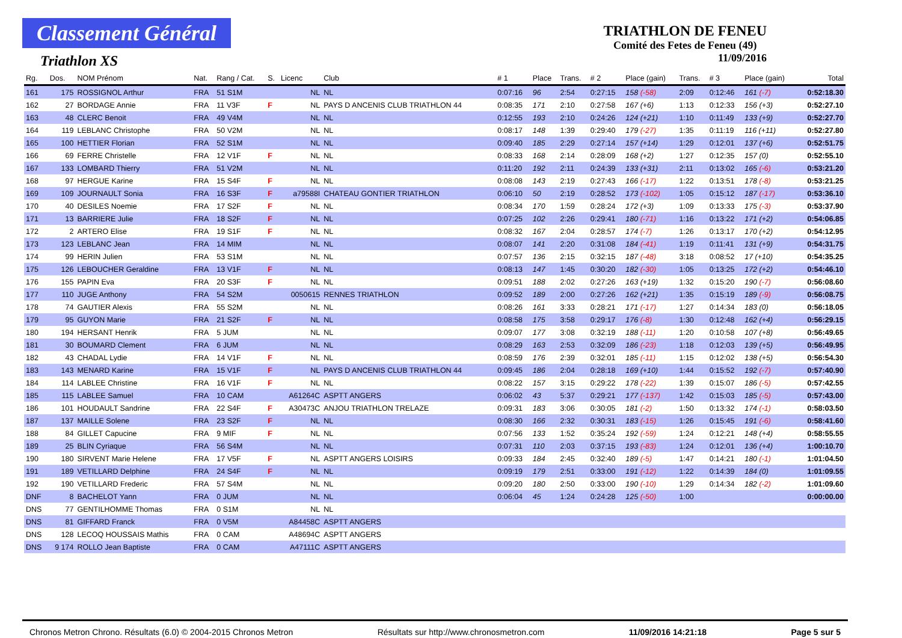Classement Général
Triathlon XS
TRIATHLON DE FENEU
Comité des Fetes de Feneu (49)
11/09/2016
| Rg. | Dos. | NOM Prénom | Nat. | Rang / Cat. | S. | Licenc | Club | # 1 | Place | Trans. | # 2 | Place (gain) | Trans. | # 3 | Place (gain) | Total |
| --- | --- | --- | --- | --- | --- | --- | --- | --- | --- | --- | --- | --- | --- | --- | --- | --- |
| 161 | 175 | ROSSIGNOL Arthur | FRA | 51 S1M | | NL | NL | 0:07:16 | 96 | 2:54 | 0:27:15 | 158 (-58) | 2:09 | 0:12:46 | 161 (-7) | 0:52:18.30 |
| 162 | 27 | BORDAGE Annie | FRA | 11 V3F | F | NL | PAYS D ANCENIS CLUB TRIATHLON 44 | 0:08:35 | 171 | 2:10 | 0:27:58 | 167 (+6) | 1:13 | 0:12:33 | 156 (+3) | 0:52:27.10 |
| 163 | 48 | CLERC Benoit | FRA | 49 V4M | | NL | NL | 0:12:55 | 193 | 2:10 | 0:24:26 | 124 (+21) | 1:10 | 0:11:49 | 133 (+9) | 0:52:27.70 |
| 164 | 119 | LEBLANC Christophe | FRA | 50 V2M | | NL | NL | 0:08:17 | 148 | 1:39 | 0:29:40 | 179 (-27) | 1:35 | 0:11:19 | 116 (+11) | 0:52:27.80 |
| 165 | 100 | HETTIER Florian | FRA | 52 S1M | | NL | NL | 0:09:40 | 185 | 2:29 | 0:27:14 | 157 (+14) | 1:29 | 0:12:01 | 137 (+6) | 0:52:51.75 |
| 166 | 69 | FERRE Christelle | FRA | 12 V1F | F | NL | NL | 0:08:33 | 168 | 2:14 | 0:28:09 | 168 (+2) | 1:27 | 0:12:35 | 157 (0) | 0:52:55.10 |
| 167 | 133 | LOMBARD Thierry | FRA | 51 V2M | | NL | NL | 0:11:20 | 192 | 2:11 | 0:24:39 | 133 (+31) | 2:11 | 0:13:02 | 165 (-6) | 0:53:21.20 |
| 168 | 97 | HERGUE Karine | FRA | 15 S4F | F | NL | NL | 0:08:08 | 143 | 2:19 | 0:27:43 | 166 (-17) | 1:22 | 0:13:51 | 178 (-8) | 0:53:21.25 |
| 169 | 109 | JOURNAULT Sonia | FRA | 16 S3F | F | a79588I | CHATEAU GONTIER TRIATHLON | 0:06:10 | 50 | 2:19 | 0:28:52 | 173 (-102) | 1:05 | 0:15:12 | 187 (-17) | 0:53:36.10 |
| 170 | 40 | DESILES Noemie | FRA | 17 S2F | F | NL | NL | 0:08:34 | 170 | 1:59 | 0:28:24 | 172 (+3) | 1:09 | 0:13:33 | 175 (-3) | 0:53:37.90 |
| 171 | 13 | BARRIERE Julie | FRA | 18 S2F | F | NL | NL | 0:07:25 | 102 | 2:26 | 0:29:41 | 180 (-71) | 1:16 | 0:13:22 | 171 (+2) | 0:54:06.85 |
| 172 | 2 | ARTERO Elise | FRA | 19 S1F | F | NL | NL | 0:08:32 | 167 | 2:04 | 0:28:57 | 174 (-7) | 1:26 | 0:13:17 | 170 (+2) | 0:54:12.95 |
| 173 | 123 | LEBLANC Jean | FRA | 14 MIM | | NL | NL | 0:08:07 | 141 | 2:20 | 0:31:08 | 184 (-41) | 1:19 | 0:11:41 | 131 (+9) | 0:54:31.75 |
| 174 | 99 | HERIN Julien | FRA | 53 S1M | | NL | NL | 0:07:57 | 136 | 2:15 | 0:32:15 | 187 (-48) | 3:18 | 0:08:52 | 17 (+10) | 0:54:35.25 |
| 175 | 126 | LEBOUCHER Geraldine | FRA | 13 V1F | F | NL | NL | 0:08:13 | 147 | 1:45 | 0:30:20 | 182 (-30) | 1:05 | 0:13:25 | 172 (+2) | 0:54:46.10 |
| 176 | 155 | PAPIN Eva | FRA | 20 S3F | F | NL | NL | 0:09:51 | 188 | 2:02 | 0:27:26 | 163 (+19) | 1:32 | 0:15:20 | 190 (-7) | 0:56:08.60 |
| 177 | 110 | JUGE Anthony | FRA | 54 S2M | | 0050615 | RENNES TRIATHLON | 0:09:52 | 189 | 2:00 | 0:27:26 | 162 (+21) | 1:35 | 0:15:19 | 189 (-9) | 0:56:08.75 |
| 178 | 74 | GAUTIER Alexis | FRA | 55 S2M | | NL | NL | 0:08:26 | 161 | 3:33 | 0:28:21 | 171 (-17) | 1:27 | 0:14:34 | 183 (0) | 0:56:18.05 |
| 179 | 95 | GUYON Marie | FRA | 21 S2F | F | NL | NL | 0:08:58 | 175 | 3:58 | 0:29:17 | 176 (-8) | 1:30 | 0:12:48 | 162 (+4) | 0:56:29.15 |
| 180 | 194 | HERSANT Henrik | FRA | 5 JUM | | NL | NL | 0:09:07 | 177 | 3:08 | 0:32:19 | 188 (-11) | 1:20 | 0:10:58 | 107 (+8) | 0:56:49.65 |
| 181 | 30 | BOUMARD Clement | FRA | 6 JUM | | NL | NL | 0:08:29 | 163 | 2:53 | 0:32:09 | 186 (-23) | 1:18 | 0:12:03 | 139 (+5) | 0:56:49.95 |
| 182 | 43 | CHADAL Lydie | FRA | 14 V1F | F | NL | NL | 0:08:59 | 176 | 2:39 | 0:32:01 | 185 (-11) | 1:15 | 0:12:02 | 138 (+5) | 0:56:54.30 |
| 183 | 143 | MENARD Karine | FRA | 15 V1F | F | NL | PAYS D ANCENIS CLUB TRIATHLON 44 | 0:09:45 | 186 | 2:04 | 0:28:18 | 169 (+10) | 1:44 | 0:15:52 | 192 (-7) | 0:57:40.90 |
| 184 | 114 | LABLEE Christine | FRA | 16 V1F | F | NL | NL | 0:08:22 | 157 | 3:15 | 0:29:22 | 178 (-22) | 1:39 | 0:15:07 | 186 (-5) | 0:57:42.55 |
| 185 | 115 | LABLEE Samuel | FRA | 10 CAM | | A61264C | ASPTT ANGERS | 0:06:02 | 43 | 5:37 | 0:29:21 | 177 (-137) | 1:42 | 0:15:03 | 185 (-5) | 0:57:43.00 |
| 186 | 101 | HOUDAULT Sandrine | FRA | 22 S4F | F | A30473C | ANJOU TRIATHLON TRELAZE | 0:09:31 | 183 | 3:06 | 0:30:05 | 181 (-2) | 1:50 | 0:13:32 | 174 (-1) | 0:58:03.50 |
| 187 | 137 | MAILLE Solene | FRA | 23 S2F | F | NL | NL | 0:08:30 | 166 | 2:32 | 0:30:31 | 183 (-15) | 1:26 | 0:15:45 | 191 (-6) | 0:58:41.60 |
| 188 | 84 | GILLET Capucine | FRA | 9 MIF | F | NL | NL | 0:07:56 | 133 | 1:52 | 0:35:24 | 192 (-59) | 1:24 | 0:12:21 | 148 (+4) | 0:58:55.55 |
| 189 | 25 | BLIN Cyriaque | FRA | 56 S4M | | NL | NL | 0:07:31 | 110 | 2:03 | 0:37:15 | 193 (-83) | 1:24 | 0:12:01 | 136 (+4) | 1:00:10.70 |
| 190 | 180 | SIRVENT Marie Helene | FRA | 17 V5F | F | NL | ASPTT ANGERS LOISIRS | 0:09:33 | 184 | 2:45 | 0:32:40 | 189 (-5) | 1:47 | 0:14:21 | 180 (-1) | 1:01:04.50 |
| 191 | 189 | VETILLARD Delphine | FRA | 24 S4F | F | NL | NL | 0:09:19 | 179 | 2:51 | 0:33:00 | 191 (-12) | 1:22 | 0:14:39 | 184 (0) | 1:01:09.55 |
| 192 | 190 | VETILLARD Frederic | FRA | 57 S4M | | NL | NL | 0:09:20 | 180 | 2:50 | 0:33:00 | 190 (-10) | 1:29 | 0:14:34 | 182 (-2) | 1:01:09.60 |
| DNF | 8 | BACHELOT Yann | FRA | 0 JUM | | NL | NL | 0:06:04 | 45 | 1:24 | 0:24:28 | 125 (-50) | 1:00 | | | 0:00:00.00 |
| DNS | 77 | GENTILHOMME Thomas | FRA | 0 S1M | | NL | NL | | | | | | | | | |
| DNS | 81 | GIFFARD Franck | FRA | 0 V5M | | A84458C | ASPTT ANGERS | | | | | | | | | |
| DNS | 128 | LECOQ HOUSSAIS Mathis | FRA | 0 CAM | | A48694C | ASPTT ANGERS | | | | | | | | | |
| DNS | 9 174 | ROLLO Jean Baptiste | FRA | 0 CAM | | A47111C | ASPTT ANGERS | | | | | | | | | |
Chronos Metron Chrono. Résultats (6.0) © 2004-2015 Chronos Metron Résultats sur http://www.chronosmetron.com 11/09/2016 14:21:18 Page 5 sur 5